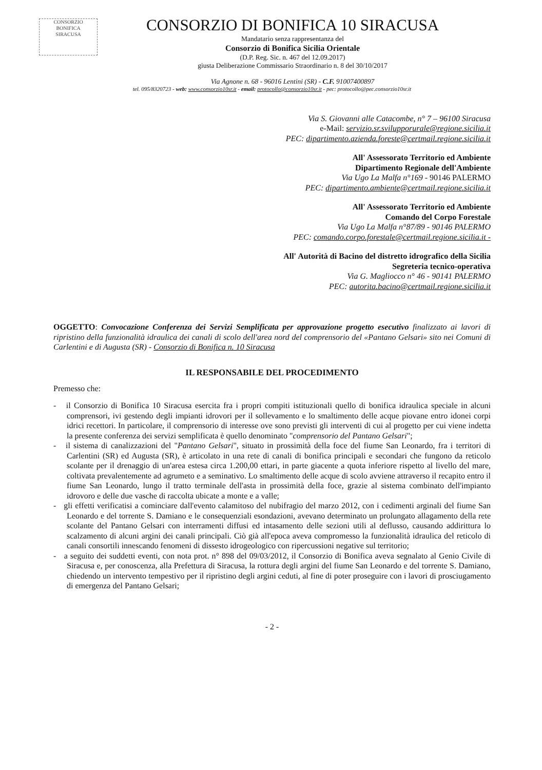CONSORZIO
BONIFICA
SIRACUSA
CONSORZIO DI BONIFICA 10 SIRACUSA
Mandatario senza rappresentanza del
Consorzio di Bonifica Sicilia Orientale
(D.P. Reg. Sic. n. 467 del 12.09.2017)
giusta Deliberazione Commissario Straordinario n. 8 del 30/10/2017
Via Agnone n. 68 - 96016 Lentini (SR) - C.F. 91007400897
tel. 095/8320723 - web: www.consorzio10sr.it - email: protocollo@consorzio10sr.it - pec: protocollo@pec.consorzio10sr.it
Via S. Giovanni alle Catacombe, n° 7 – 96100 Siracusa
e-Mail: servizio.sr.svilupporurale@regione.sicilia.it
PEC: dipartimento.azienda.foreste@certmail.regione.sicilia.it
All' Assessorato Territorio ed Ambiente
Dipartimento Regionale dell'Ambiente
Via Ugo La Malfa n°169 - 90146 PALERMO
PEC: dipartimento.ambiente@certmail.regione.sicilia.it
All' Assessorato Territorio ed Ambiente
Comando del Corpo Forestale
Via Ugo La Malfa n°87/89 - 90146 PALERMO
PEC: comando.corpo.forestale@certmail.regione.sicilia.it -
All' Autorità di Bacino del distretto idrografico della Sicilia
Segreteria tecnico-operativa
Via G. Magliocco n° 46 - 90141 PALERMO
PEC: autorita.bacino@certmail.regione.sicilia.it
OGGETTO: Convocazione Conferenza dei Servizi Semplificata per approvazione progetto esecutivo finalizzato ai lavori di ripristino della funzionalità idraulica dei canali di scolo dell'area nord del comprensorio del «Pantano Gelsari» sito nei Comuni di Carlentini e di Augusta (SR) - Consorzio di Bonifica n. 10 Siracusa
IL RESPONSABILE DEL PROCEDIMENTO
Premesso che:
- il Consorzio di Bonifica 10 Siracusa esercita fra i propri compiti istituzionali quello di bonifica idraulica speciale in alcuni comprensori, ivi gestendo degli impianti idrovori per il sollevamento e lo smaltimento delle acque piovane entro idonei corpi idrici recettori. In particolare, il comprensorio di interesse ove sono previsti gli interventi di cui al progetto per cui viene indetta la presente conferenza dei servizi semplificata è quello denominato "comprensorio del Pantano Gelsari";
- il sistema di canalizzazioni del "Pantano Gelsari", situato in prossimità della foce del fiume San Leonardo, fra i territori di Carlentini (SR) ed Augusta (SR), è articolato in una rete di canali di bonifica principali e secondari che fungono da reticolo scolante per il drenaggio di un'area estesa circa 1.200,00 ettari, in parte giacente a quota inferiore rispetto al livello del mare, coltivata prevalentemente ad agrumeto e a seminativo. Lo smaltimento delle acque di scolo avviene attraverso il recapito entro il fiume San Leonardo, lungo il tratto terminale dell'asta in prossimità della foce, grazie al sistema combinato dell'impianto idrovoro e delle due vasche di raccolta ubicate a monte e a valle;
- gli effetti verificatisi a cominciare dall'evento calamitoso del nubifragio del marzo 2012, con i cedimenti arginali del fiume San Leonardo e del torrente S. Damiano e le consequenziali esondazioni, avevano determinato un prolungato allagamento della rete scolante del Pantano Gelsari con interramenti diffusi ed intasamento delle sezioni utili al deflusso, causando addirittura lo scalzamento di alcuni argini dei canali principali. Ciò già all'epoca aveva compromesso la funzionalità idraulica del reticolo di canali consortili innescando fenomeni di dissesto idrogeologico con ripercussioni negative sul territorio;
- a seguito dei suddetti eventi, con nota prot. n° 898 del 09/03/2012, il Consorzio di Bonifica aveva segnalato al Genio Civile di Siracusa e, per conoscenza, alla Prefettura di Siracusa, la rottura degli argini del fiume San Leonardo e del torrente S. Damiano, chiedendo un intervento tempestivo per il ripristino degli argini ceduti, al fine di poter proseguire con i lavori di prosciugamento di emergenza del Pantano Gelsari;
- 2 -